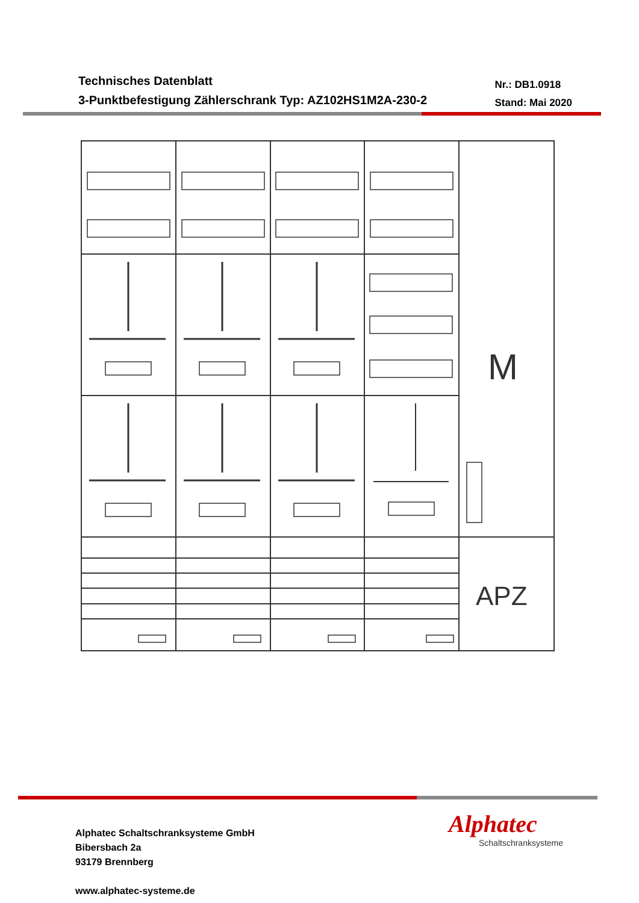Technisches Datenblatt
3-Punktbefestigung Zählerschrank Typ: AZ102HS1M2A-230-2
Nr.: DB1.0918
Stand: Mai 2020
M
APZ
Alphatec Schaltschranksysteme GmbH
Bibersbach 2a
93179 Brennberg
www.alphatec-systeme.de
Alphatec
Schaltschranksysteme